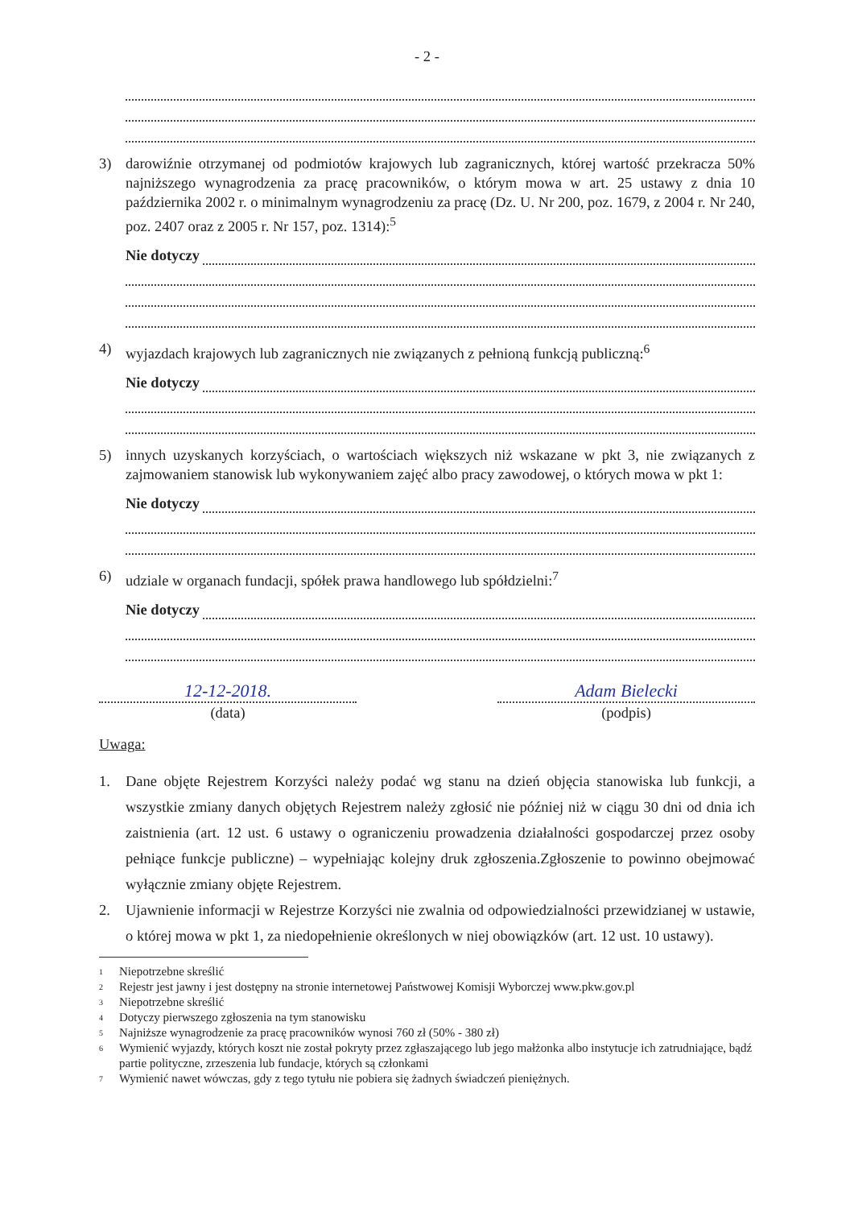- 2 -
3) darowiźnie otrzymanej od podmiotów krajowych lub zagranicznych, której wartość przekracza 50% najniższego wynagrodzenia za pracę pracowników, o którym mowa w art. 25 ustawy z dnia 10 października 2002 r. o minimalnym wynagrodzeniu za pracę (Dz. U. Nr 200, poz. 1679, z 2004 r. Nr 240, poz. 2407 oraz z 2005 r. Nr 157, poz. 1314):<sup>5</sup>
Nie dotyczy
4) wyjazdach krajowych lub zagranicznych nie związanych z pełnioną funkcją publiczną:<sup>6</sup>
Nie dotyczy
5) innych uzyskanych korzyściach, o wartościach większych niż wskazane w pkt 3, nie związanych z zajmowaniem stanowisk lub wykonywaniem zajęć albo pracy zawodowej, o których mowa w pkt 1:
Nie dotyczy
6) udziale w organach fundacji, spółek prawa handlowego lub spółdzielni:<sup>7</sup>
Nie dotyczy
12-12-2018.
(data)
Adam Bielecki
(podpis)
Uwaga:
1. Dane objęte Rejestrem Korzyści należy podać wg stanu na dzień objęcia stanowiska lub funkcji, a wszystkie zmiany danych objętych Rejestrem należy zgłosić nie później niż w ciągu 30 dni od dnia ich zaistnienia (art. 12 ust. 6 ustawy o ograniczeniu prowadzenia działalności gospodarczej przez osoby pełniące funkcje publiczne) – wypełniając kolejny druk zgłoszenia.Zgłoszenie to powinno obejmować wyłącznie zmiany objęte Rejestrem.
2. Ujawnienie informacji w Rejestrze Korzyści nie zwalnia od odpowiedzialności przewidzianej w ustawie, o której mowa w pkt 1, za niedopełnienie określonych w niej obowiązków (art. 12 ust. 10 ustawy).
<sup>1</sup> Niepotrzebne skreślić
<sup>2</sup> Rejestr jest jawny i jest dostępny na stronie internetowej Państwowej Komisji Wyborczej www.pkw.gov.pl
<sup>3</sup> Niepotrzebne skreślić
<sup>4</sup> Dotyczy pierwszego zgłoszenia na tym stanowisku
<sup>5</sup> Najniższe wynagrodzenie za pracę pracowników wynosi 760 zł (50% - 380 zł)
<sup>6</sup> Wymienić wyjazdy, których koszt nie został pokryty przez zgłaszającego lub jego małżonka albo instytucje ich zatrudniające, bądź partie polityczne, zrzeszenia lub fundacje, których są członkami
<sup>7</sup> Wymienić nawet wówczas, gdy z tego tytułu nie pobiera się żadnych świadczeń pieniężnych.